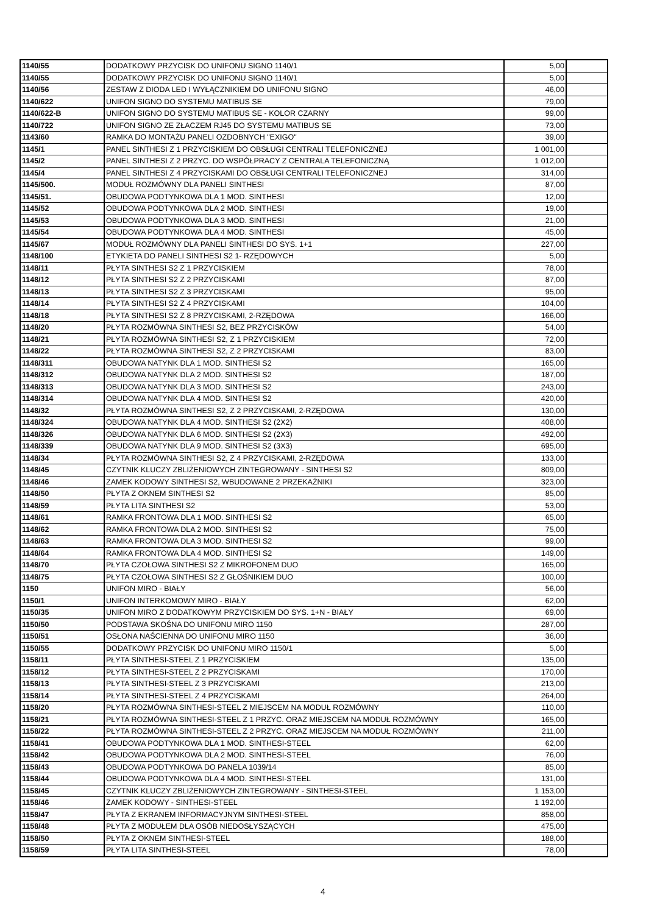| 1140/55 | DODATKOWY PRZYCISK DO UNIFONU SIGNO 1140/1 | 5,00 | |
| 1140/55 | DODATKOWY PRZYCISK DO UNIFONU SIGNO 1140/1 | 5,00 | |
| 1140/56 | ZESTAW Z DIODA LED I WYŁĄCZNIKIEM DO UNIFONU SIGNO | 46,00 | |
| 1140/622 | UNIFON SIGNO DO SYSTEMU MATIBUS SE | 79,00 | |
| 1140/622-B | UNIFON SIGNO DO SYSTEMU MATIBUS SE - KOLOR CZARNY | 99,00 | |
| 1140/722 | UNIFON SIGNO ZE ZŁACZEM RJ45 DO SYSTEMU MATIBUS SE | 73,00 | |
| 1143/60 | RAMKA DO MONTAŻU PANELI OZDOBNYCH "EXIGO" | 39,00 | |
| 1145/1 | PANEL SINTHESI Z 1 PRZYCISKIEM DO OBSŁUGI CENTRALI TELEFONICZNEJ | 1 001,00 | |
| 1145/2 | PANEL SINTHESI Z 2 PRZYC. DO WSPÓŁPRACY Z CENTRALA TELEFONICZNĄ | 1 012,00 | |
| 1145/4 | PANEL SINTHESI Z 4 PRZYCISKAMI DO OBSŁUGI CENTRALI TELEFONICZNEJ | 314,00 | |
| 1145/500. | MODUŁ ROZMÓWNY DLA PANELI SINTHESI | 87,00 | |
| 1145/51. | OBUDOWA PODTYNKOWA DLA 1 MOD. SINTHESI | 12,00 | |
| 1145/52 | OBUDOWA PODTYNKOWA DLA 2 MOD. SINTHESI | 19,00 | |
| 1145/53 | OBUDOWA PODTYNKOWA DLA 3 MOD. SINTHESI | 21,00 | |
| 1145/54 | OBUDOWA PODTYNKOWA DLA 4 MOD. SINTHESI | 45,00 | |
| 1145/67 | MODUŁ ROZMÓWNY DLA PANELI SINTHESI DO SYS. 1+1 | 227,00 | |
| 1148/100 | ETYKIETA DO PANELI SINTHESI S2 1- RZĘDOWYCH | 5,00 | |
| 1148/11 | PŁYTA SINTHESI S2 Z 1 PRZYCISKIEM | 78,00 | |
| 1148/12 | PŁYTA SINTHESI S2 Z 2 PRZYCISKAMI | 87,00 | |
| 1148/13 | PŁYTA SINTHESI S2 Z 3 PRZYCISKAMI | 95,00 | |
| 1148/14 | PŁYTA SINTHESI S2 Z 4 PRZYCISKAMI | 104,00 | |
| 1148/18 | PŁYTA SINTHESI S2 Z 8 PRZYCISKAMI, 2-RZĘDOWA | 166,00 | |
| 1148/20 | PŁYTA ROZMÓWNA SINTHESI S2, BEZ PRZYCISKÓW | 54,00 | |
| 1148/21 | PŁYTA ROZMÓWNA SINTHESI S2, Z 1 PRZYCISKIEM | 72,00 | |
| 1148/22 | PŁYTA ROZMÓWNA SINTHESI S2, Z 2 PRZYCISKAMI | 83,00 | |
| 1148/311 | OBUDOWA NATYNK DLA 1 MOD. SINTHESI S2 | 165,00 | |
| 1148/312 | OBUDOWA NATYNK DLA 2 MOD. SINTHESI S2 | 187,00 | |
| 1148/313 | OBUDOWA NATYNK DLA 3 MOD. SINTHESI S2 | 243,00 | |
| 1148/314 | OBUDOWA NATYNK DLA 4 MOD. SINTHESI S2 | 420,00 | |
| 1148/32 | PŁYTA ROZMÓWNA SINTHESI S2, Z 2 PRZYCISKAMI, 2-RZĘDOWA | 130,00 | |
| 1148/324 | OBUDOWA NATYNK DLA 4 MOD. SINTHESI S2 (2X2) | 408,00 | |
| 1148/326 | OBUDOWA NATYNK DLA 6 MOD. SINTHESI S2 (2X3) | 492,00 | |
| 1148/339 | OBUDOWA NATYNK DLA 9 MOD. SINTHESI S2 (3X3) | 695,00 | |
| 1148/34 | PŁYTA ROZMÓWNA SINTHESI S2, Z 4 PRZYCISKAMI, 2-RZĘDOWA | 133,00 | |
| 1148/45 | CZYTNIK KLUCZY ZBLIŻENIOWYCH ZINTEGROWANY - SINTHESI S2 | 809,00 | |
| 1148/46 | ZAMEK KODOWY SINTHESI S2, WBUDOWANE 2 PRZEKAŹNIKI | 323,00 | |
| 1148/50 | PŁYTA Z OKNEM SINTHESI S2 | 85,00 | |
| 1148/59 | PŁYTA LITA SINTHESI S2 | 53,00 | |
| 1148/61 | RAMKA FRONTOWA DLA 1 MOD. SINTHESI S2 | 65,00 | |
| 1148/62 | RAMKA FRONTOWA DLA 2 MOD. SINTHESI S2 | 75,00 | |
| 1148/63 | RAMKA FRONTOWA DLA 3 MOD. SINTHESI S2 | 99,00 | |
| 1148/64 | RAMKA FRONTOWA DLA 4 MOD. SINTHESI S2 | 149,00 | |
| 1148/70 | PŁYTA CZOŁOWA SINTHESI S2 Z MIKROFONEM DUO | 165,00 | |
| 1148/75 | PŁYTA CZOŁOWA SINTHESI S2 Z GŁOŚNIKIEM DUO | 100,00 | |
| 1150 | UNIFON MIRO - BIAŁY | 56,00 | |
| 1150/1 | UNIFON INTERKOMOWY MIRO - BIAŁY | 62,00 | |
| 1150/35 | UNIFON MIRO Z DODATKOWYM PRZYCISKIEM DO SYS. 1+N - BIAŁY | 69,00 | |
| 1150/50 | PODSTAWA SKOŚNA DO UNIFONU MIRO 1150 | 287,00 | |
| 1150/51 | OSŁONA NAŚCIENNA DO UNIFONU MIRO 1150 | 36,00 | |
| 1150/55 | DODATKOWY PRZYCISK DO UNIFONU MIRO 1150/1 | 5,00 | |
| 1158/11 | PŁYTA SINTHESI-STEEL Z 1 PRZYCISKIEM | 135,00 | |
| 1158/12 | PŁYTA SINTHESI-STEEL Z 2 PRZYCISKAMI | 170,00 | |
| 1158/13 | PŁYTA SINTHESI-STEEL Z 3 PRZYCISKAMI | 213,00 | |
| 1158/14 | PŁYTA SINTHESI-STEEL Z 4 PRZYCISKAMI | 264,00 | |
| 1158/20 | PŁYTA ROZMÓWNA SINTHESI-STEEL Z MIEJSCEM NA MODUŁ ROZMÓWNY | 110,00 | |
| 1158/21 | PŁYTA ROZMÓWNA SINTHESI-STEEL Z 1 PRZYC. ORAZ MIEJSCEM NA MODUŁ ROZMÓWNY | 165,00 | |
| 1158/22 | PŁYTA ROZMÓWNA SINTHESI-STEEL Z 2 PRZYC. ORAZ MIEJSCEM NA MODUŁ ROZMÓWNY | 211,00 | |
| 1158/41 | OBUDOWA PODTYNKOWA DLA 1 MOD. SINTHESI-STEEL | 62,00 | |
| 1158/42 | OBUDOWA PODTYNKOWA DLA 2 MOD. SINTHESI-STEEL | 76,00 | |
| 1158/43 | OBUDOWA PODTYNKOWA DO PANELA 1039/14 | 85,00 | |
| 1158/44 | OBUDOWA PODTYNKOWA DLA 4 MOD. SINTHESI-STEEL | 131,00 | |
| 1158/45 | CZYTNIK KLUCZY ZBLIŻENIOWYCH ZINTEGROWANY - SINTHESI-STEEL | 1 153,00 | |
| 1158/46 | ZAMEK KODOWY - SINTHESI-STEEL | 1 192,00 | |
| 1158/47 | PŁYTA Z EKRANEM INFORMACYJNYM SINTHESI-STEEL | 858,00 | |
| 1158/48 | PŁYTA Z MODUŁEM DLA OSÓB NIEDOSŁYSZĄCYCH | 475,00 | |
| 1158/50 | PŁYTA Z OKNEM SINTHESI-STEEL | 188,00 | |
| 1158/59 | PŁYTA LITA SINTHESI-STEEL | 78,00 | |
4